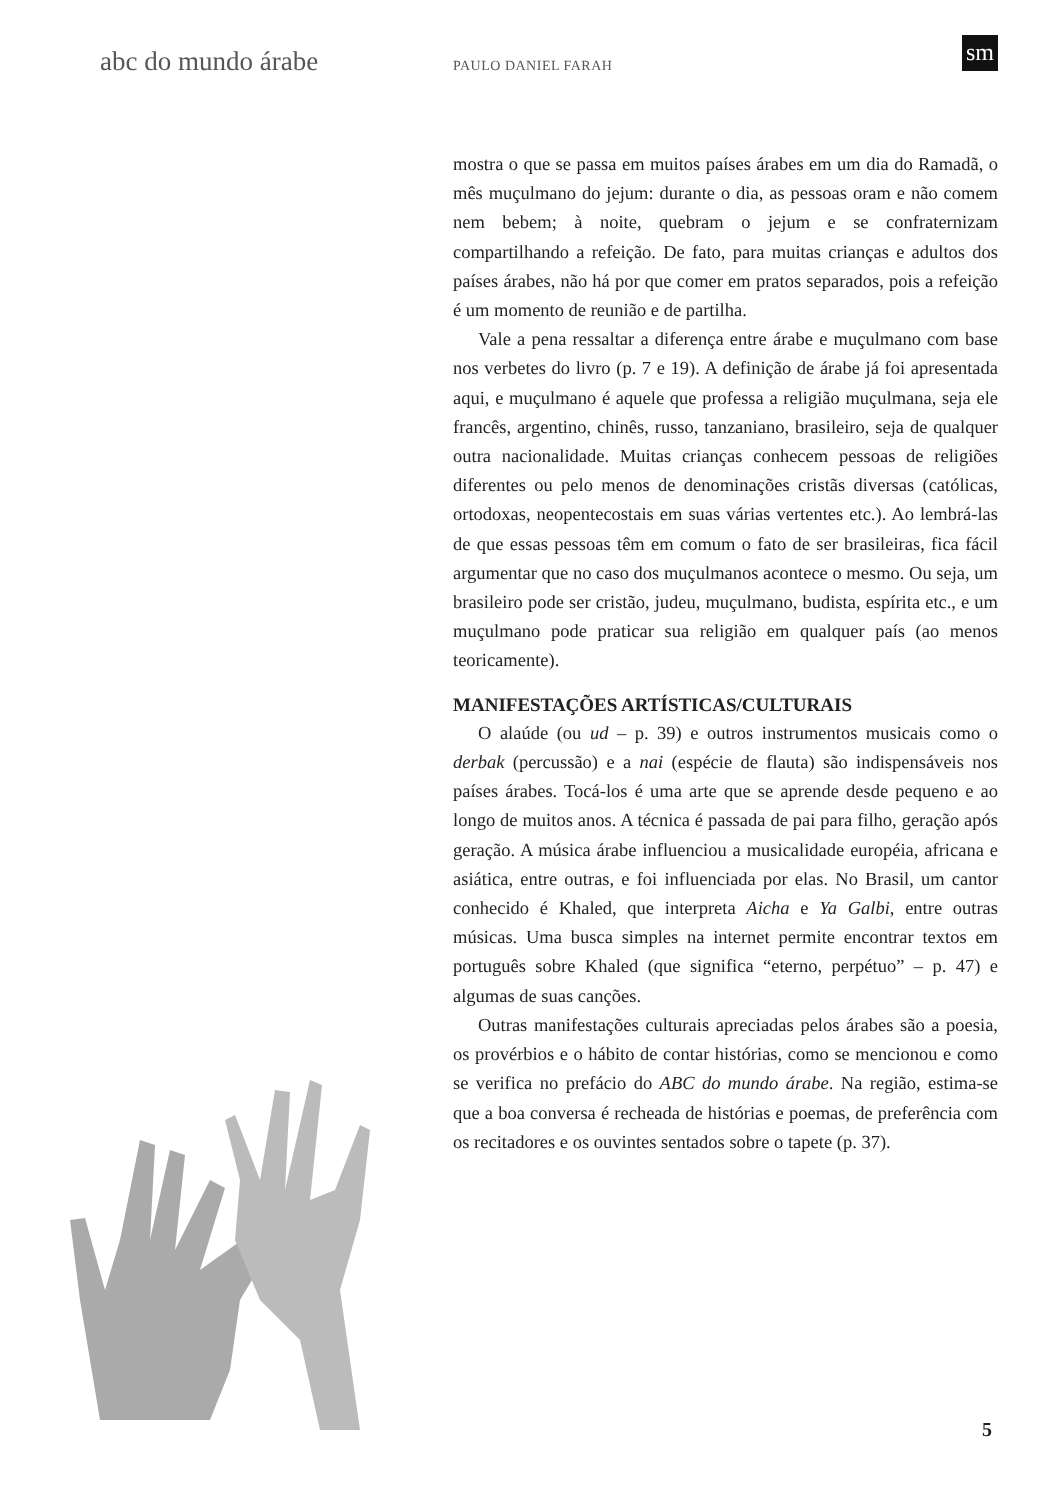abc do mundo árabe PAULO DANIEL FARAH
sm
mostra o que se passa em muitos países árabes em um dia do Ramadã, o mês muçulmano do jejum: durante o dia, as pessoas oram e não comem nem bebem; à noite, quebram o jejum e se confraternizam compartilhando a refeição. De fato, para muitas crianças e adultos dos países árabes, não há por que comer em pratos separados, pois a refeição é um momento de reunião e de partilha.
Vale a pena ressaltar a diferença entre árabe e muçulmano com base nos verbetes do livro (p. 7 e 19). A definição de árabe já foi apresentada aqui, e muçulmano é aquele que professa a religião muçulmana, seja ele francês, argentino, chinês, russo, tanzaniano, brasileiro, seja de qualquer outra nacionalidade. Muitas crianças conhecem pessoas de religiões diferentes ou pelo menos de denominações cristãs diversas (católicas, ortodoxas, neopentecostais em suas várias vertentes etc.). Ao lembrá-las de que essas pessoas têm em comum o fato de ser brasileiras, fica fácil argumentar que no caso dos muçulmanos acontece o mesmo. Ou seja, um brasileiro pode ser cristão, judeu, muçulmano, budista, espírita etc., e um muçulmano pode praticar sua religião em qualquer país (ao menos teoricamente).
MANIFESTAÇÕES ARTÍSTICAS/CULTURAIS
O alaúde (ou ud – p. 39) e outros instrumentos musicais como o derbak (percussão) e a nai (espécie de flauta) são indispensáveis nos países árabes. Tocá-los é uma arte que se aprende desde pequeno e ao longo de muitos anos. A técnica é passada de pai para filho, geração após geração. A música árabe influenciou a musicalidade européia, africana e asiática, entre outras, e foi influenciada por elas. No Brasil, um cantor conhecido é Khaled, que interpreta Aicha e Ya Galbi, entre outras músicas. Uma busca simples na internet permite encontrar textos em português sobre Khaled (que significa “eterno, perpétuo” – p. 47) e algumas de suas canções.
Outras manifestações culturais apreciadas pelos árabes são a poesia, os provérbios e o hábito de contar histórias, como se mencionou e como se verifica no prefácio do ABC do mundo árabe. Na região, estima-se que a boa conversa é recheada de histórias e poemas, de preferência com os recitadores e os ouvintes sentados sobre o tapete (p. 37).
5